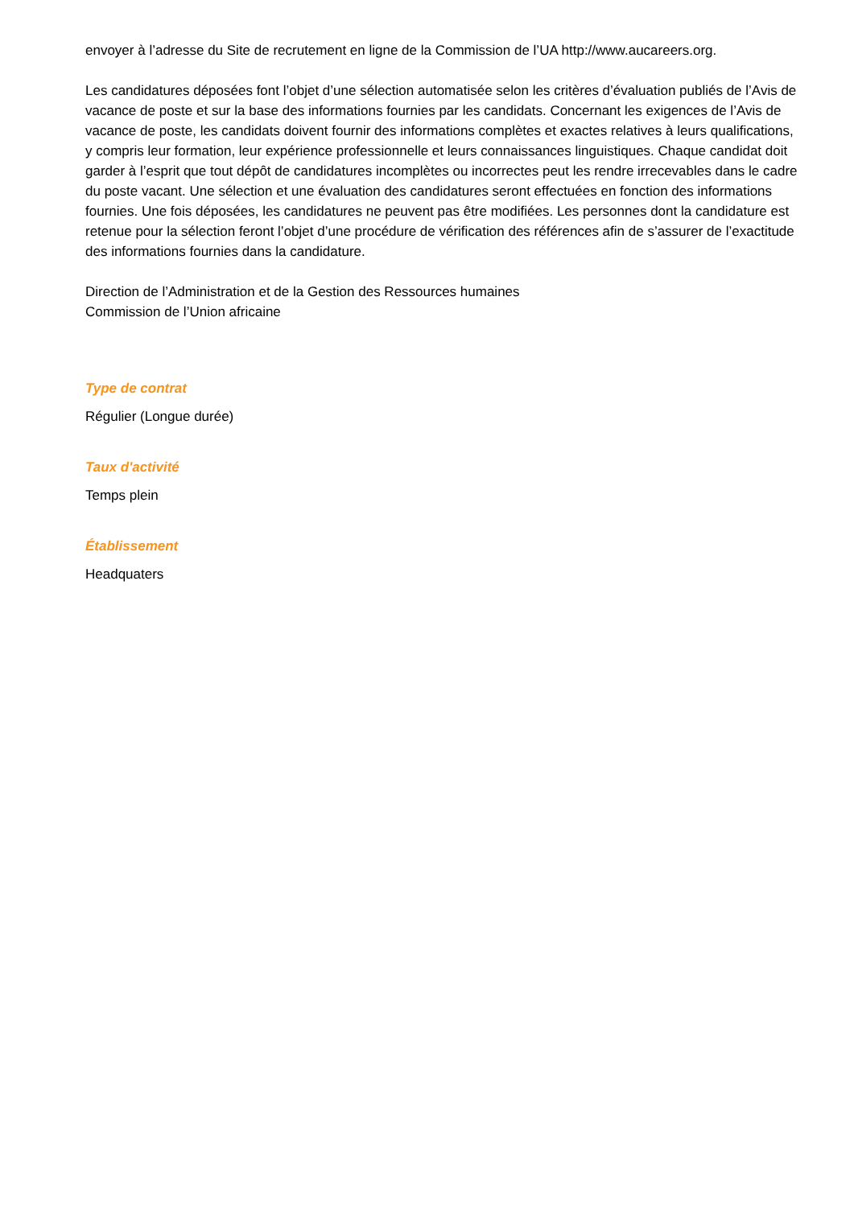envoyer à l’adresse du Site de recrutement en ligne de la Commission de l’UA http://www.aucareers.org.
Les candidatures déposées font l’objet d’une sélection automatisée selon les critères d’évaluation publiés de l’Avis de vacance de poste et sur la base des informations fournies par les candidats. Concernant les exigences de l’Avis de vacance de poste, les candidats doivent fournir des informations complètes et exactes relatives à leurs qualifications, y compris leur formation, leur expérience professionnelle et leurs connaissances linguistiques. Chaque candidat doit garder à l’esprit que tout dépôt de candidatures incomplètes ou incorrectes peut les rendre irrecevables dans le cadre du poste vacant. Une sélection et une évaluation des candidatures seront effectuées en fonction des informations fournies. Une fois déposées, les candidatures ne peuvent pas être modifiées. Les personnes dont la candidature est retenue pour la sélection feront l’objet d’une procédure de vérification des références afin de s’assurer de l’exactitude des informations fournies dans la candidature.
Direction de l’Administration et de la Gestion des Ressources humaines
Commission de l’Union africaine
Type de contrat
Régulier (Longue durée)
Taux d'activité
Temps plein
Établissement
Headquaters